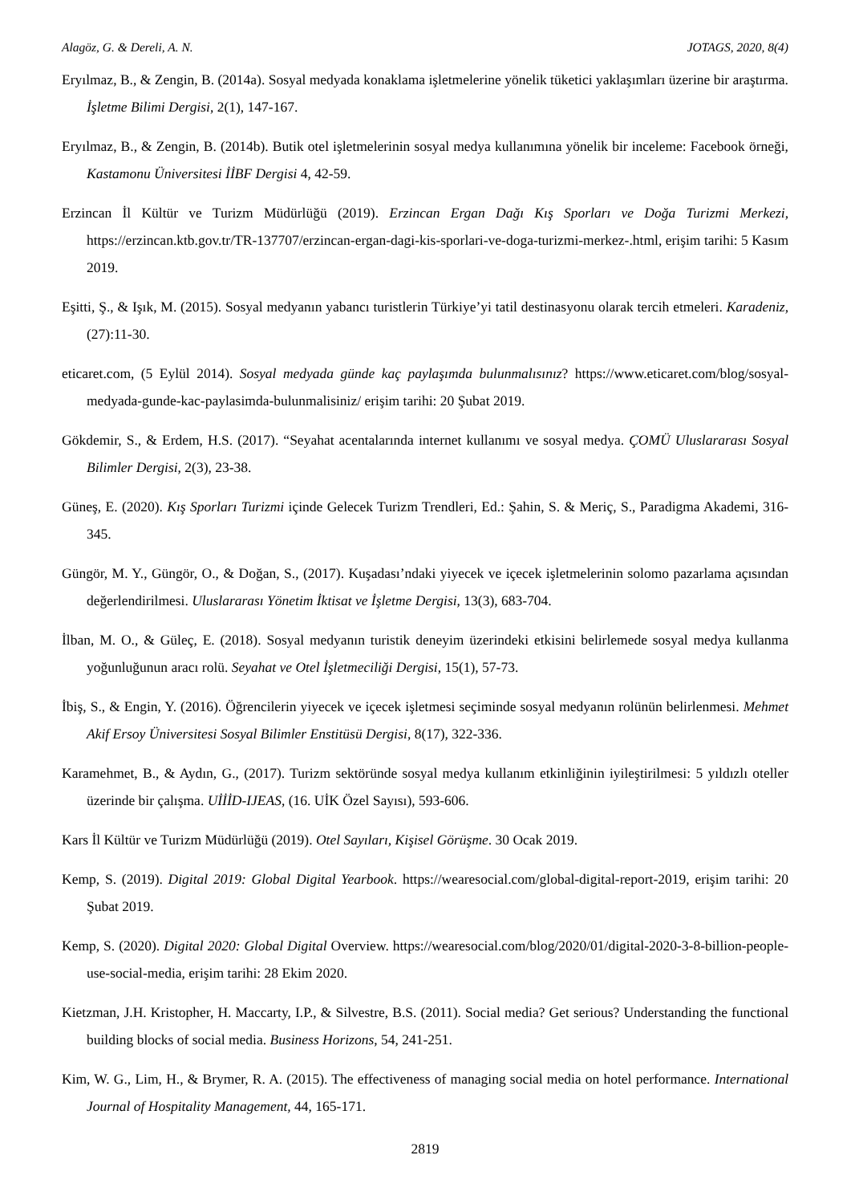Alagöz, G. & Dereli, A. N. JOTAGS, 2020, 8(4)
Eryılmaz, B., & Zengin, B. (2014a). Sosyal medyada konaklama işletmelerine yönelik tüketici yaklaşımları üzerine bir araştırma. İşletme Bilimi Dergisi, 2(1), 147-167.
Eryılmaz, B., & Zengin, B. (2014b). Butik otel işletmelerinin sosyal medya kullanımına yönelik bir inceleme: Facebook örneği, Kastamonu Üniversitesi İİBF Dergisi 4, 42-59.
Erzincan İl Kültür ve Turizm Müdürlüğü (2019). Erzincan Ergan Dağı Kış Sporları ve Doğa Turizmi Merkezi, https://erzincan.ktb.gov.tr/TR-137707/erzincan-ergan-dagi-kis-sporlari-ve-doga-turizmi-merkez-.html, erişim tarihi: 5 Kasım 2019.
Eşitti, Ş., & Işık, M. (2015). Sosyal medyanın yabancı turistlerin Türkiye’yi tatil destinasyonu olarak tercih etmeleri. Karadeniz, (27):11-30.
eticaret.com, (5 Eylül 2014). Sosyal medyada günde kaç paylaşımda bulunmalısınız? https://www.eticaret.com/blog/sosyal-medyada-gunde-kac-paylasimda-bulunmalisiniz/ erişim tarihi: 20 Şubat 2019.
Gökdemir, S., & Erdem, H.S. (2017). “Seyahat acentalarında internet kullanımı ve sosyal medya. ÇOMÜ Uluslararası Sosyal Bilimler Dergisi, 2(3), 23-38.
Güneş, E. (2020). Kış Sporları Turizmi içinde Gelecek Turizm Trendleri, Ed.: Şahin, S. & Meriç, S., Paradigma Akademi, 316-345.
Güngör, M. Y., Güngör, O., & Doğan, S., (2017). Kuşadası’ndaki yiyecek ve içecek işletmelerinin solomo pazarlama açısından değerlendirilmesi. Uluslararası Yönetim İktisat ve İşletme Dergisi, 13(3), 683-704.
İlban, M. O., & Güleç, E. (2018). Sosyal medyanın turistik deneyim üzerindeki etkisini belirlemede sosyal medya kullanma yoğunluğunun aracı rolü. Seyahat ve Otel İşletmeciliği Dergisi, 15(1), 57-73.
İbiş, S., & Engin, Y. (2016). Öğrencilerin yiyecek ve içecek işletmesi seçiminde sosyal medyanın rolünün belirlenmesi. Mehmet Akif Ersoy Üniversitesi Sosyal Bilimler Enstitüsü Dergisi, 8(17), 322-336.
Karamehmet, B., & Aydın, G., (2017). Turizm sektöründe sosyal medya kullanım etkinliğinin iyileştirilmesi: 5 yıldızlı oteller üzerinde bir çalışma. UİİİD-IJEAS, (16. UİK Özel Sayısı), 593-606.
Kars İl Kültür ve Turizm Müdürlüğü (2019). Otel Sayıları, Kişisel Görüşme. 30 Ocak 2019.
Kemp, S. (2019). Digital 2019: Global Digital Yearbook. https://wearesocial.com/global-digital-report-2019, erişim tarihi: 20 Şubat 2019.
Kemp, S. (2020). Digital 2020: Global Digital Overview. https://wearesocial.com/blog/2020/01/digital-2020-3-8-billion-people-use-social-media, erişim tarihi: 28 Ekim 2020.
Kietzman, J.H. Kristopher, H. Maccarty, I.P., & Silvestre, B.S. (2011). Social media? Get serious? Understanding the functional building blocks of social media. Business Horizons, 54, 241-251.
Kim, W. G., Lim, H., & Brymer, R. A. (2015). The effectiveness of managing social media on hotel performance. International Journal of Hospitality Management, 44, 165-171.
2819